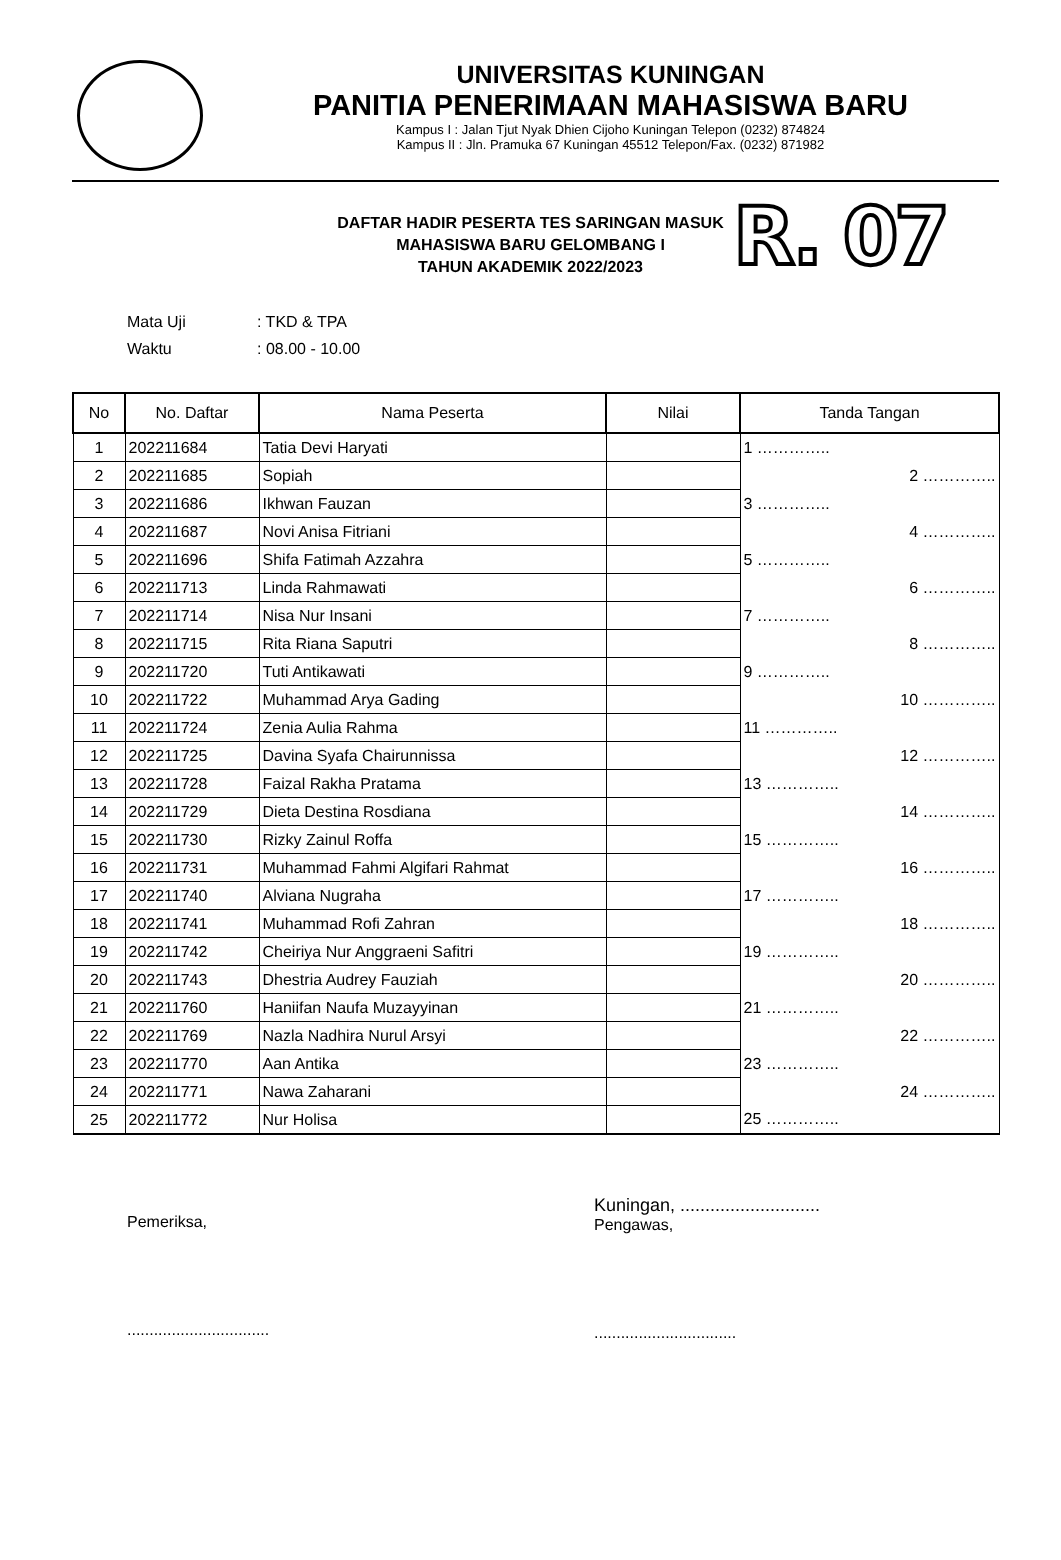UNIVERSITAS KUNINGAN
PANITIA PENERIMAAN MAHASISWA BARU
Kampus I : Jalan Tjut Nyak Dhien Cijoho Kuningan Telepon (0232) 874824
Kampus II : Jln. Pramuka 67 Kuningan 45512 Telepon/Fax. (0232) 871982
DAFTAR HADIR PESERTA TES SARINGAN MASUK
MAHASISWA BARU GELOMBANG I
TAHUN AKADEMIK 2022/2023
Mata Uji: TKD & TPA
Waktu: 08.00 - 10.00
R. 07
| No | No. Daftar | Nama Peserta | Nilai | Tanda Tangan |
| --- | --- | --- | --- | --- |
| 1 | 202211684 | Tatia Devi Haryati | | 1 ………….. |
| 2 | 202211685 | Sopiah | | 2 ………….. |
| 3 | 202211686 | Ikhwan Fauzan | | 3 ………….. |
| 4 | 202211687 | Novi Anisa Fitriani | | 4 ………….. |
| 5 | 202211696 | Shifa Fatimah Azzahra | | 5 ………….. |
| 6 | 202211713 | Linda Rahmawati | | 6 ………….. |
| 7 | 202211714 | Nisa Nur Insani | | 7 ………….. |
| 8 | 202211715 | Rita Riana Saputri | | 8 ………….. |
| 9 | 202211720 | Tuti Antikawati | | 9 ………….. |
| 10 | 202211722 | Muhammad Arya Gading | | 10 ………….. |
| 11 | 202211724 | Zenia Aulia Rahma | | 11 ………….. |
| 12 | 202211725 | Davina Syafa Chairunnissa | | 12 ………….. |
| 13 | 202211728 | Faizal Rakha Pratama | | 13 ………….. |
| 14 | 202211729 | Dieta Destina Rosdiana | | 14 ………….. |
| 15 | 202211730 | Rizky Zainul Roffa | | 15 ………….. |
| 16 | 202211731 | Muhammad Fahmi Algifari Rahmat | | 16 ………….. |
| 17 | 202211740 | Alviana Nugraha | | 17 ………….. |
| 18 | 202211741 | Muhammad Rofi Zahran | | 18 ………….. |
| 19 | 202211742 | Cheiriya Nur Anggraeni Safitri | | 19 ………….. |
| 20 | 202211743 | Dhestria Audrey Fauziah | | 20 ………….. |
| 21 | 202211760 | Haniifan Naufa Muzayyinan | | 21 ………….. |
| 22 | 202211769 | Nazla Nadhira Nurul Arsyi | | 22 ………….. |
| 23 | 202211770 | Aan Antika | | 23 ………….. |
| 24 | 202211771 | Nawa Zaharani | | 24 ………….. |
| 25 | 202211772 | Nur Holisa | | 25 ………….. |
Pemeriksa,
................................
Kuningan, ............................
Pengawas,
................................